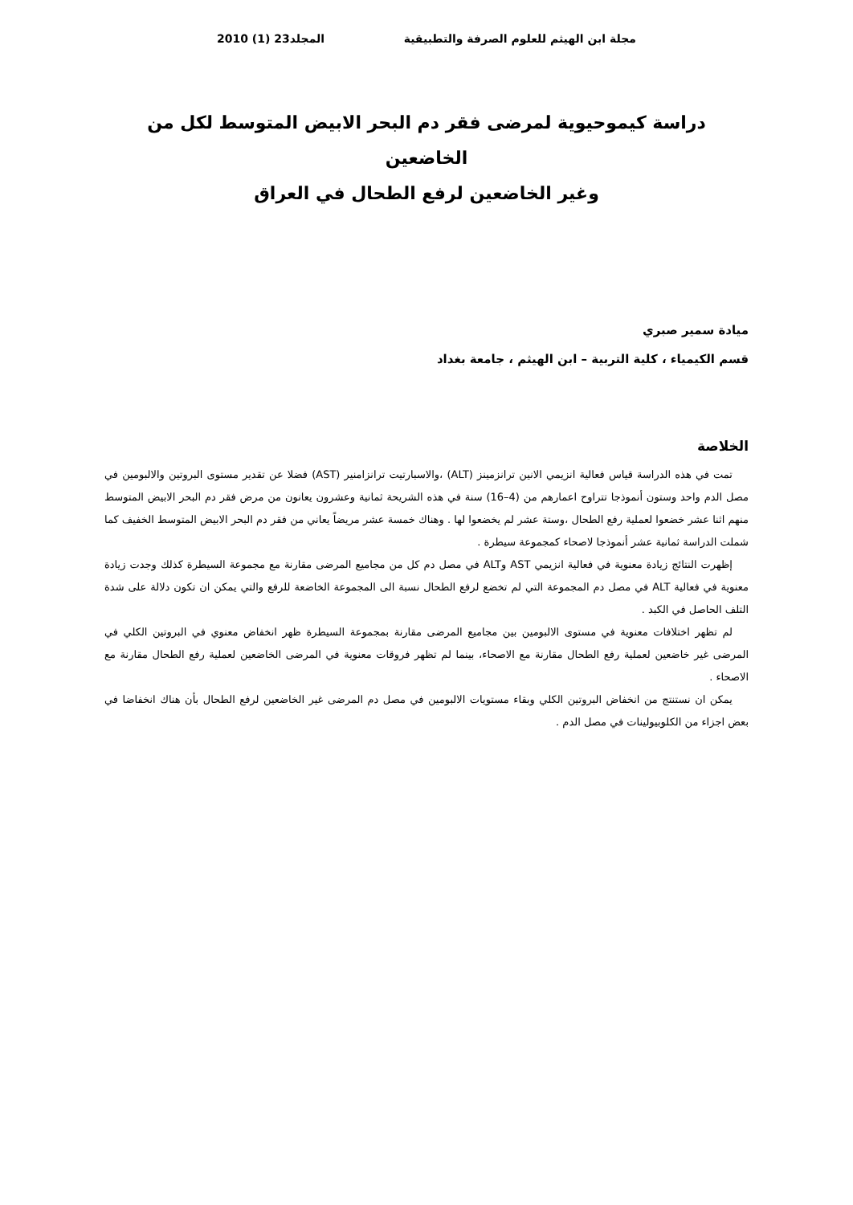مجلة ابن الهيثم للعلوم الصرفة والتطبيقية المجلد23 (1) 2010
دراسة كيموحيوية لمرضى فقر دم البحر الابيض المتوسط لكل من الخاضعين
وغير الخاضعين لرفع الطحال في العراق
ميادة سمير صبري
قسم الكيمياء ، كلية التربية – ابن الهيثم ، جامعة بغداد
الخلاصة
تمت في هذه الدراسة قياس فعالية انزيمي الانين ترانزمينز (ALT) ،والاسبارتيت ترانزامنير (AST) فضلا عن تقدير مستوى البروتين والالبومين في مصل الدم واحد وستون أنموذجا تتراوح اعمارهم من (4–16) سنة في هذه الشريحة ثمانية وعشرون يعانون من مرض فقر دم البحر الابيض المتوسط منهم اثنا عشر خضعوا لعملية رفع الطحال ،وستة عشر لم يخضعوا لها . وهناك خمسة عشر مريضاً يعاني من فقر دم البحر الابيض المتوسط الخفيف كما شملت الدراسة ثمانية عشر أنموذجا لاصحاء كمجموعة سيطرة .
إظهرت النتائج زيادة معنوية في فعالية انزيمي AST وALT في مصل دم كل من مجاميع المرضى مقارنة مع مجموعة السيطرة كذلك وجدت زيادة معنوية في فعالية ALT في مصل دم المجموعة التي لم تخضع لرفع الطحال نسبة الى المجموعة الخاضعة للرفع والتي يمكن ان تكون دلالة على شدة التلف الحاصل في الكبد .
لم تظهر اختلافات معنوية في مستوى الالبومين بين مجاميع المرضى مقارنة بمجموعة السيطرة ظهر انخفاض معنوي في البروتين الكلي في المرضى غير خاضعين لعملية رفع الطحال مقارنة مع الاصحاء، بينما لم تظهر فروقات معنوية في المرضى الخاضعين لعملية رفع الطحال مقارنة مع الاصحاء .
يمكن ان نستنتج من انخفاض البروتين الكلي وبقاء مستويات الالبومين في مصل دم المرضى غير الخاضعين لرفع الطحال بأن هناك انخفاضا في بعض اجزاء من الكلوبيولينات في مصل الدم .